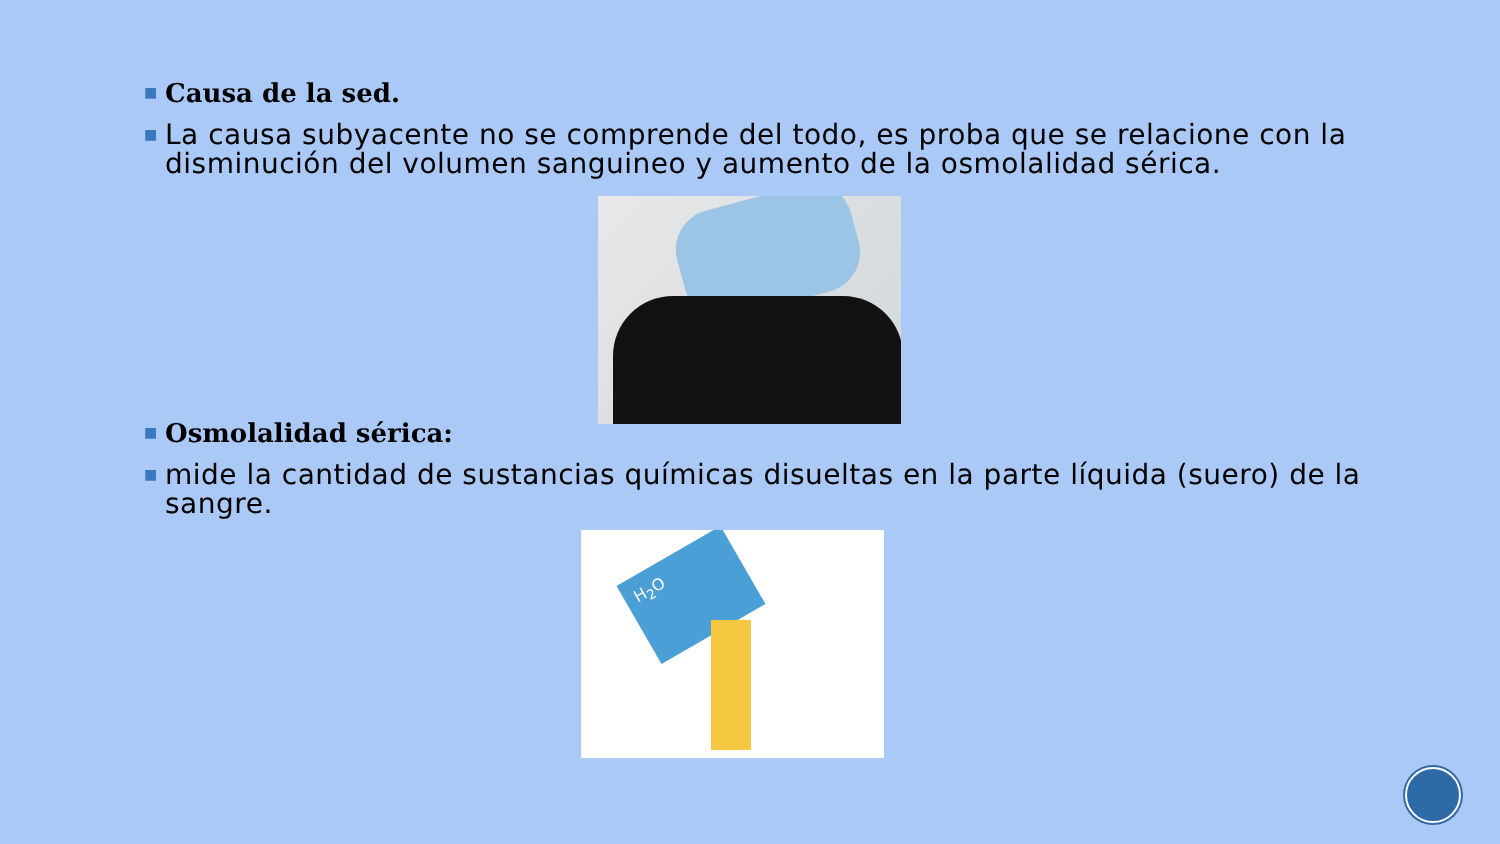■ Causa de la sed.
■ La causa subyacente no se comprende del todo, es proba que se relacione con la disminución del volumen sanguineo y aumento de la osmolalidad sérica.
■ Osmolalidad sérica:
■ mide la cantidad de sustancias químicas disueltas en la parte líquida (suero) de la sangre.
H<sub>2</sub>O